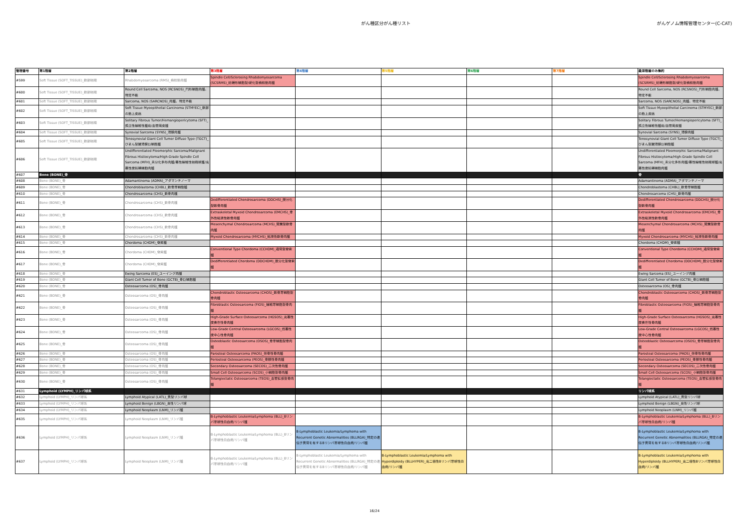がん種区分がん種リスト がんゲノム情報管理センター(C-CAT)
| 管理番号 | 第1階層 | 第2階層 | 第3階層 | 第4階層 | 第5階層 | 第6階層 | 第7階層 | 最深階層のみ集約 |
| --- | --- | --- | --- | --- | --- | --- | --- | --- |
| #599 | Soft Tissue (SOFT_TISSUE)_軟部組織 | Rhabdomyosarcoma (RMS)_横紋筋肉腫 | Spindle Cell/Sclerosing Rhabdomyosarcoma (SCSRMS)_紡錘形細胞型/硬化型横紋筋肉腫 | | | | | Spindle Cell/Sclerosing Rhabdomyosarcoma (SCSRMS)_紡錘形細胞型/硬化型横紋筋肉腫 |
| #600 | Soft Tissue (SOFT_TISSUE)_軟部組織 | Round Cell Sarcoma, NOS (RCSNOS)_円形細胞肉腫、特定不能 | | | | | | Round Cell Sarcoma, NOS (RCSNOS)_円形細胞肉腫、特定不能 |
| #601 | Soft Tissue (SOFT_TISSUE)_軟部組織 | Sarcoma, NOS (SARCNOS)_肉腫、特定不能 | | | | | | Sarcoma, NOS (SARCNOS)_肉腫、特定不能 |
| #602 | Soft Tissue (SOFT_TISSUE)_軟部組織 | Soft Tissue Myoepithelial Carcinoma (STMYEC)_軟部の筋上皮癌 | | | | | | Soft Tissue Myoepithelial Carcinoma (STMYEC)_軟部の筋上皮癌 |
| #603 | Soft Tissue (SOFT_TISSUE)_軟部組織 | Solitary Fibrous Tumor/Hemangiopericytoma (SFT)_孤立性線維性腫瘍/血管周皮腫 | | | | | | Solitary Fibrous Tumor/Hemangiopericytoma (SFT)_孤立性線維性腫瘍/血管周皮腫 |
| #604 | Soft Tissue (SOFT_TISSUE)_軟部組織 | Synovial Sarcoma (SYNS)_滑膜肉腫 | | | | | | Synovial Sarcoma (SYNS)_滑膜肉腫 |
| #605 | Soft Tissue (SOFT_TISSUE)_軟部組織 | Tenosynovial Giant Cell Tumor Diffuse Type (TGCT)_びまん型腱滑膜巨細胞腫 | | | | | | Tenosynovial Giant Cell Tumor Diffuse Type (TGCT)_びまん型腱滑膜巨細胞腫 |
| #606 | Soft Tissue (SOFT_TISSUE)_軟部組織 | Undifferentiated Pleomorphic Sarcoma/Malignant Fibrous Histiocytoma/High-Grade Spindle Cell Sarcoma (MFH)_未分化多形肉腫/悪性線維性組織球腫/高悪性度紡錘細胞肉腫 | | | | | | Undifferentiated Pleomorphic Sarcoma/Malignant Fibrous Histiocytoma/High-Grade Spindle Cell Sarcoma (MFH)_未分化多形肉腫/悪性線維性組織球腫/高悪性度紡錘細胞肉腫 |
| #607 | Bone (BONE)_骨 | | | | | | | 骨 |
| #608 | Bone (BONE)_骨 | Adamantinoma (ADMA)_アダマンチノーマ | | | | | | Adamantinoma (ADMA)_アダマンチノーマ |
| #609 | Bone (BONE)_骨 | Chondroblastoma (CHBL)_軟骨芽細胞腫 | | | | | | Chondroblastoma (CHBL)_軟骨芽細胞腫 |
| #610 | Bone (BONE)_骨 | Chondrosarcoma (CHS)_軟骨肉腫 | | | | | | Chondrosarcoma (CHS)_軟骨肉腫 |
| #611 | Bone (BONE)_骨 | Chondrosarcoma (CHS)_軟骨肉腫 | Dedifferentiated Chondrosarcoma (DDCHS)_脱分化型軟骨肉腫 | | | | | Dedifferentiated Chondrosarcoma (DDCHS)_脱分化型軟骨肉腫 |
| #612 | Bone (BONE)_骨 | Chondrosarcoma (CHS)_軟骨肉腫 | Extraskeletal Myxoid Chondrosarcoma (EMCHS)_骨外性粘液性軟骨肉腫 | | | | | Extraskeletal Myxoid Chondrosarcoma (EMCHS)_骨外性粘液性軟骨肉腫 |
| #613 | Bone (BONE)_骨 | Chondrosarcoma (CHS)_軟骨肉腫 | Mesenchymal Chondrosarcoma (MCHS)_間葉型軟骨肉腫 | | | | | Mesenchymal Chondrosarcoma (MCHS)_間葉型軟骨肉腫 |
| #614 | Bone (BONE)_骨 | Chondrosarcoma (CHS)_軟骨肉腫 | Myxoid Chondrosarcoma (MYCHS)_粘液性軟骨肉腫 | | | | | Myxoid Chondrosarcoma (MYCHS)_粘液性軟骨肉腫 |
| #615 | Bone (BONE)_骨 | Chordoma (CHDM)_脊索腫 | | | | | | Chordoma (CHDM)_脊索腫 |
| #616 | Bone (BONE)_骨 | Chordoma (CHDM)_脊索腫 | Conventional Type Chordoma (CCHDM)_通常型脊索腫 | | | | | Conventional Type Chordoma (CCHDM)_通常型脊索腫 |
| #617 | Bone (BONE)_骨 | Chordoma (CHDM)_脊索腫 | Dedifferentiated Chordoma (DDCHDM)_脱分化型脊索腫 | | | | | Dedifferentiated Chordoma (DDCHDM)_脱分化型脊索腫 |
| #618 | Bone (BONE)_骨 | Ewing Sarcoma (ES)_ユーイング肉腫 | | | | | | Ewing Sarcoma (ES)_ユーイング肉腫 |
| #619 | Bone (BONE)_骨 | Giant Cell Tumor of Bone (GCTB)_骨巨細胞腫 | | | | | | Giant Cell Tumor of Bone (GCTB)_骨巨細胞腫 |
| #620 | Bone (BONE)_骨 | Osteosarcoma (OS)_骨肉腫 | | | | | | Osteosarcoma (OS)_骨肉腫 |
| #621 | Bone (BONE)_骨 | Osteosarcoma (OS)_骨肉腫 | Chondroblastic Osteosarcoma (CHOS)_軟骨芽細胞型骨肉腫 | | | | | Chondroblastic Osteosarcoma (CHOS)_軟骨芽細胞型骨肉腫 |
| #622 | Bone (BONE)_骨 | Osteosarcoma (OS)_骨肉腫 | Fibroblastic Osteosarcoma (FIOS)_線維芽細胞型骨肉腫 | | | | | Fibroblastic Osteosarcoma (FIOS)_線維芽細胞型骨肉腫 |
| #623 | Bone (BONE)_骨 | Osteosarcoma (OS)_骨肉腫 | High-Grade Surface Osteosarcoma (HGSOS)_高悪性度表在性骨肉腫 | | | | | High-Grade Surface Osteosarcoma (HGSOS)_高悪性度表在性骨肉腫 |
| #624 | Bone (BONE)_骨 | Osteosarcoma (OS)_骨肉腫 | Low-Grade Central Osteosarcoma (LGCOS)_低悪性度中心性骨肉腫 | | | | | Low-Grade Central Osteosarcoma (LGCOS)_低悪性度中心性骨肉腫 |
| #625 | Bone (BONE)_骨 | Osteosarcoma (OS)_骨肉腫 | Osteoblastic Osteosarcoma (OSOS)_骨芽細胞型骨肉腫 | | | | | Osteoblastic Osteosarcoma (OSOS)_骨芽細胞型骨肉腫 |
| #626 | Bone (BONE)_骨 | Osteosarcoma (OS)_骨肉腫 | Parosteal Osteosarcoma (PAOS)_傍骨性骨肉腫 | | | | | Parosteal Osteosarcoma (PAOS)_傍骨性骨肉腫 |
| #627 | Bone (BONE)_骨 | Osteosarcoma (OS)_骨肉腫 | Periosteal Osteosarcoma (PEOS)_骨膜性骨肉腫 | | | | | Periosteal Osteosarcoma (PEOS)_骨膜性骨肉腫 |
| #628 | Bone (BONE)_骨 | Osteosarcoma (OS)_骨肉腫 | Secondary Osteosarcoma (SECOS)_二次性骨肉腫 | | | | | Secondary Osteosarcoma (SECOS)_二次性骨肉腫 |
| #629 | Bone (BONE)_骨 | Osteosarcoma (OS)_骨肉腫 | Small Cell Osteosarcoma (SCOS)_小細胞型骨肉腫 | | | | | Small Cell Osteosarcoma (SCOS)_小細胞型骨肉腫 |
| #630 | Bone (BONE)_骨 | Osteosarcoma (OS)_骨肉腫 | Telangiectatic Osteosarcoma (TEOS)_血管拡張型骨肉腫 | | | | | Telangiectatic Osteosarcoma (TEOS)_血管拡張型骨肉腫 |
| #631 | Lymphoid (LYMPH)_リンパ球系 | | | | | | | リンパ球系 |
| #632 | Lymphoid (LYMPH)_リンパ球系 | Lymphoid Atypical (LATL)_異型リンパ球 | | | | | | Lymphoid Atypical (LATL)_異型リンパ球 |
| #633 | Lymphoid (LYMPH)_リンパ球系 | Lymphoid Benign (LBGN)_良性リンパ球 | | | | | | Lymphoid Benign (LBGN)_良性リンパ球 |
| #634 | Lymphoid (LYMPH)_リンパ球系 | Lymphoid Neoplasm (LNM)_リンパ腫 | | | | | | Lymphoid Neoplasm (LNM)_リンパ腫 |
| #635 | Lymphoid (LYMPH)_リンパ球系 | Lymphoid Neoplasm (LNM)_リンパ腫 | B-Lymphoblastic Leukemia/Lymphoma (BLL)_Bリンパ芽球性白血病/リンパ腫 | | | | | B-Lymphoblastic Leukemia/Lymphoma (BLL)_Bリンパ芽球性白血病/リンパ腫 |
| #636 | Lymphoid (LYMPH)_リンパ球系 | Lymphoid Neoplasm (LNM)_リンパ腫 | B-Lymphoblastic Leukemia/Lymphoma (BLL)_Bリンパ芽球性白血病/リンパ腫 | B-Lymphoblastic Leukemia/Lymphoma with Recurrent Genetic Abnormalities (BLLRGA)_特定の遺伝子異常を有するBリンパ芽球性白血病/リンパ腫 | | | | B-Lymphoblastic Leukemia/Lymphoma with Recurrent Genetic Abnormalities (BLLRGA)_特定の遺伝子異常を有するBリンパ芽球性白血病/リンパ腫 |
| #637 | Lymphoid (LYMPH)_リンパ球系 | Lymphoid Neoplasm (LNM)_リンパ腫 | B-Lymphoblastic Leukemia/Lymphoma (BLL)_Bリンパ芽球性白血病/リンパ腫 | B-Lymphoblastic Leukemia/Lymphoma with Recurrent Genetic Abnormalities (BLLRGA)_特定の遺伝子異常を有するBリンパ芽球性白血病/リンパ腫 | B-Lymphoblastic Leukemia/Lymphoma with Hyperdiploidy (BLLHYPER)_高二倍性Bリンパ芽球性白血病/リンパ腫 | | | B-Lymphoblastic Leukemia/Lymphoma with Hyperdiploidy (BLLHYPER)_高二倍性Bリンパ芽球性白血病/リンパ腫 |
16/24